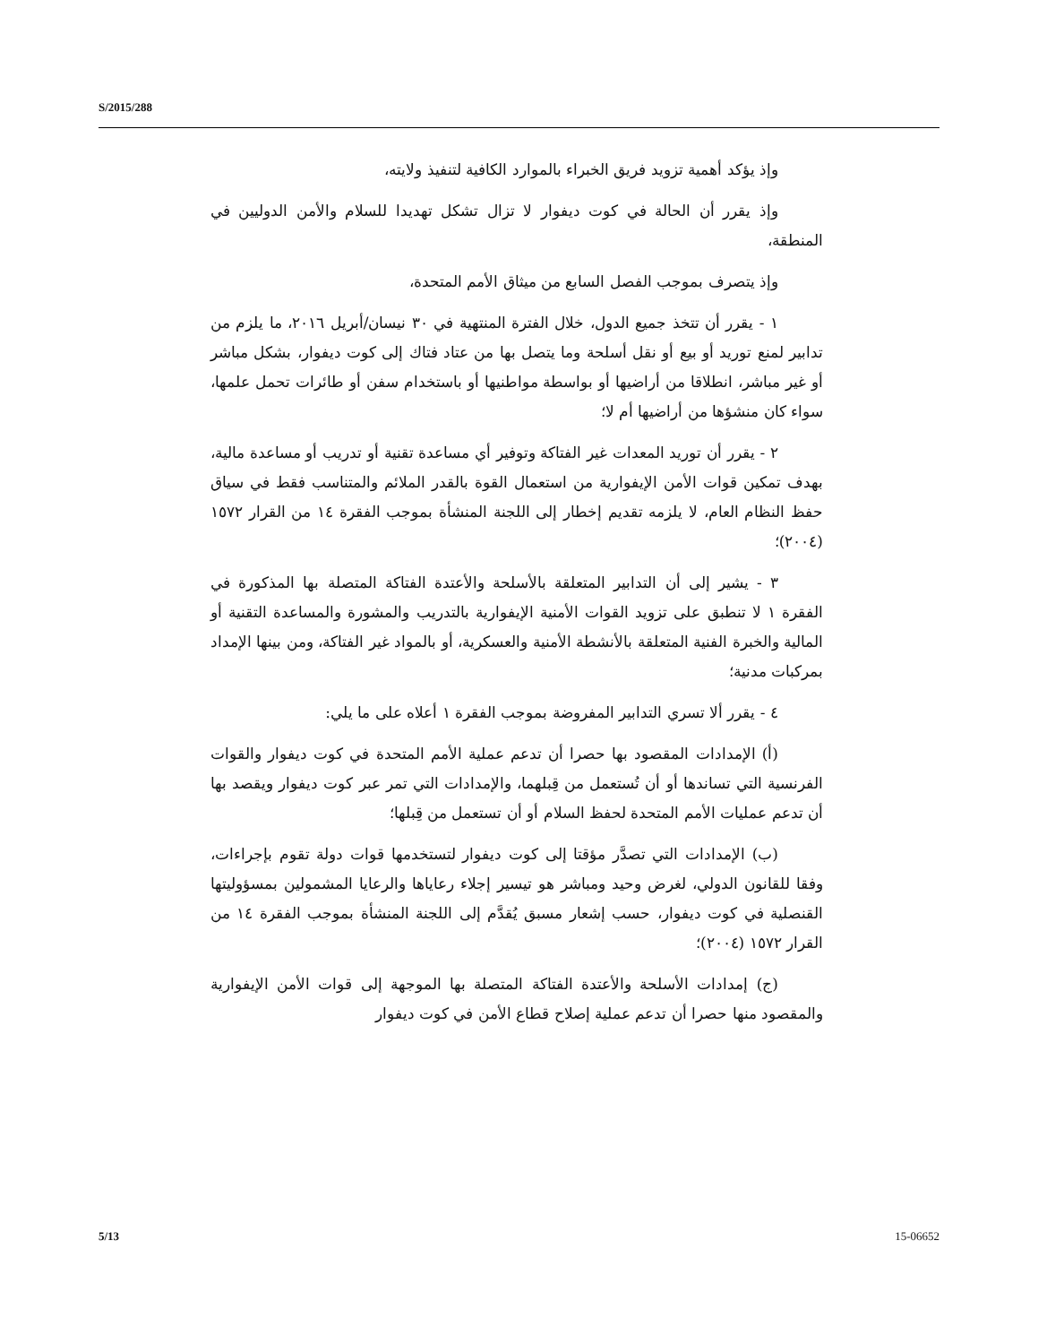S/2015/288
وإذ يؤكد أهمية تزويد فريق الخبراء بالموارد الكافية لتنفيذ ولايته،
وإذ يقرر أن الحالة في كوت ديفوار لا تزال تشكل تهديدا للسلام والأمن الدوليين في المنطقة،
وإذ يتصرف بموجب الفصل السابع من ميثاق الأمم المتحدة،
١ - يقرر أن تتخذ جميع الدول، خلال الفترة المنتهية في ٣٠ نيسان/أبريل ٢٠١٦، ما يلزم من تدابير لمنع توريد أو بيع أو نقل أسلحة وما يتصل بها من عتاد فتاك إلى كوت ديفوار، بشكل مباشر أو غير مباشر، انطلاقا من أراضيها أو بواسطة مواطنيها أو باستخدام سفن أو طائرات تحمل علمها، سواء كان منشؤها من أراضيها أم لا؛
٢ - يقرر أن توريد المعدات غير الفتاكة وتوفير أي مساعدة تقنية أو تدريب أو مساعدة مالية، بهدف تمكين قوات الأمن الإيفوارية من استعمال القوة بالقدر الملائم والمتناسب فقط في سياق حفظ النظام العام، لا يلزمه تقديم إخطار إلى اللجنة المنشأة بموجب الفقرة ١٤ من القرار ١٥٧٢ (٢٠٠٤)؛
٣ - يشير إلى أن التدابير المتعلقة بالأسلحة والأعتدة الفتاكة المتصلة بها المذكورة في الفقرة ١ لا تنطبق على تزويد القوات الأمنية الإيفوارية بالتدريب والمشورة والمساعدة التقنية أو المالية والخبرة الفنية المتعلقة بالأنشطة الأمنية والعسكرية، أو بالمواد غير الفتاكة، ومن بينها الإمداد بمركبات مدنية؛
٤ - يقرر ألا تسري التدابير المفروضة بموجب الفقرة ١ أعلاه على ما يلي:
(أ) الإمدادات المقصود بها حصرا أن تدعم عملية الأمم المتحدة في كوت ديفوار والقوات الفرنسية التي تساندها أو أن تُستعمل من قِبلهما، والإمدادات التي تمر عبر كوت ديفوار ويقصد بها أن تدعم عمليات الأمم المتحدة لحفظ السلام أو أن تستعمل من قِبلها؛
(ب) الإمدادات التي تصدَّر مؤقتا إلى كوت ديفوار لتستخدمها قوات دولة تقوم بإجراءات، وفقا للقانون الدولي، لغرض وحيد ومباشر هو تيسير إجلاء رعاياها والرعايا المشمولين بمسؤوليتها القنصلية في كوت ديفوار، حسب إشعار مسبق يُقدَّم إلى اللجنة المنشأة بموجب الفقرة ١٤ من القرار ١٥٧٢ (٢٠٠٤)؛
(ج) إمدادات الأسلحة والأعتدة الفتاكة المتصلة بها الموجهة إلى قوات الأمن الإيفوارية والمقصود منها حصرا أن تدعم عملية إصلاح قطاع الأمن في كوت ديفوار
5/13 15-06652